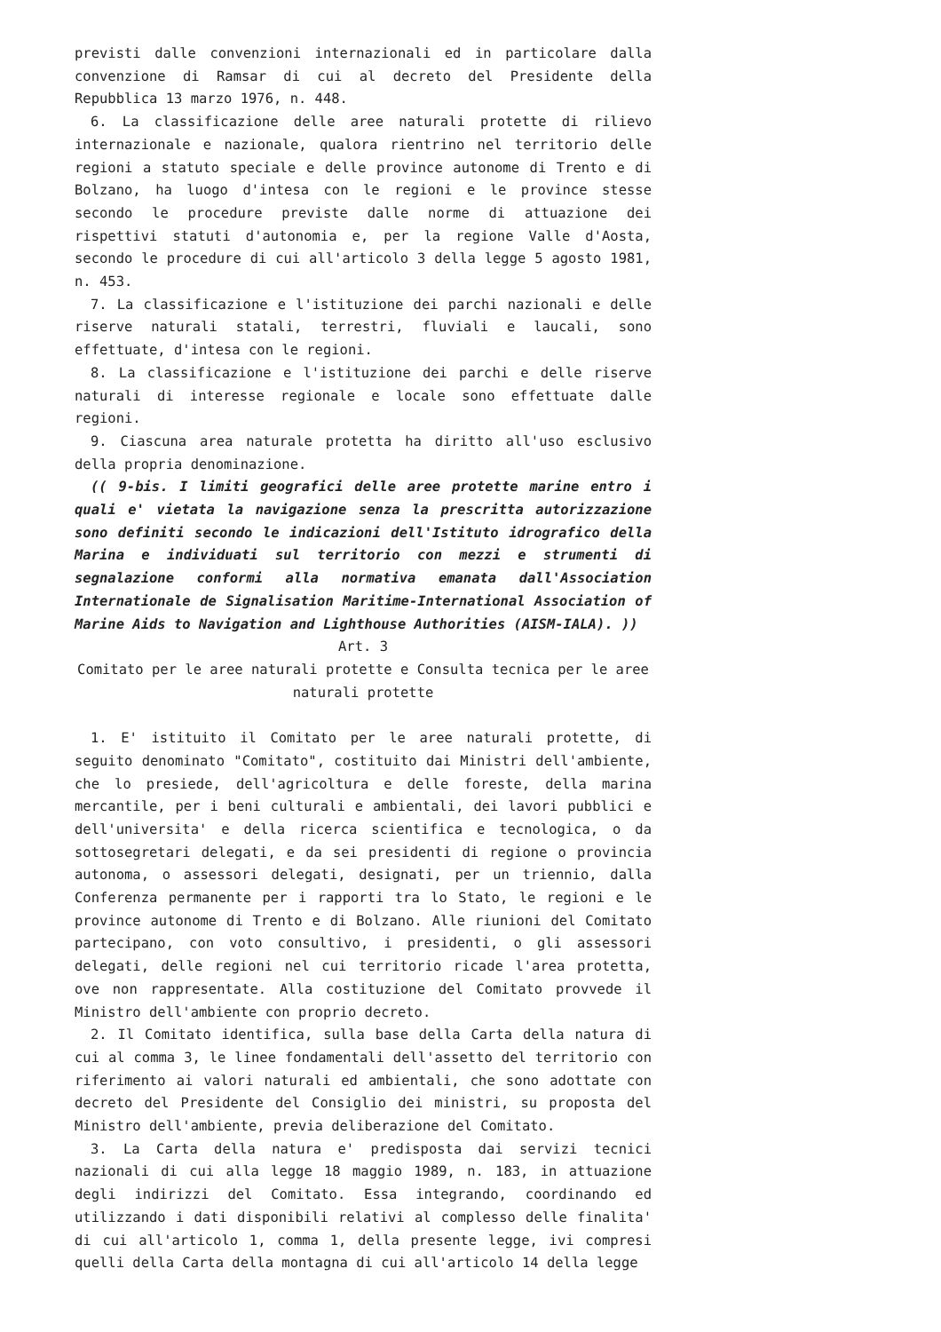previsti dalle convenzioni internazionali ed in particolare dalla convenzione di Ramsar di cui al decreto del Presidente della Repubblica 13 marzo 1976, n. 448.
6. La classificazione delle aree naturali protette di rilievo internazionale e nazionale, qualora rientrino nel territorio delle regioni a statuto speciale e delle province autonome di Trento e di Bolzano, ha luogo d'intesa con le regioni e le province stesse secondo le procedure previste dalle norme di attuazione dei rispettivi statuti d'autonomia e, per la regione Valle d'Aosta, secondo le procedure di cui all'articolo 3 della legge 5 agosto 1981, n. 453.
7. La classificazione e l'istituzione dei parchi nazionali e delle riserve naturali statali, terrestri, fluviali e laucali, sono effettuate, d'intesa con le regioni.
8. La classificazione e l'istituzione dei parchi e delle riserve naturali di interesse regionale e locale sono effettuate dalle regioni.
9. Ciascuna area naturale protetta ha diritto all'uso esclusivo della propria denominazione.
(( 9-bis. I limiti geografici delle aree protette marine entro i quali e' vietata la navigazione senza la prescritta autorizzazione sono definiti secondo le indicazioni dell'Istituto idrografico della Marina e individuati sul territorio con mezzi e strumenti di segnalazione conformi alla normativa emanata dall'Association Internationale de Signalisation Maritime-International Association of Marine Aids to Navigation and Lighthouse Authorities (AISM-IALA). ))
Art. 3
Comitato per le aree naturali protette e Consulta tecnica per le aree naturali protette
1. E' istituito il Comitato per le aree naturali protette, di seguito denominato "Comitato", costituito dai Ministri dell'ambiente, che lo presiede, dell'agricoltura e delle foreste, della marina mercantile, per i beni culturali e ambientali, dei lavori pubblici e dell'universita' e della ricerca scientifica e tecnologica, o da sottosegretari delegati, e da sei presidenti di regione o provincia autonoma, o assessori delegati, designati, per un triennio, dalla Conferenza permanente per i rapporti tra lo Stato, le regioni e le province autonome di Trento e di Bolzano. Alle riunioni del Comitato partecipano, con voto consultivo, i presidenti, o gli assessori delegati, delle regioni nel cui territorio ricade l'area protetta, ove non rappresentate. Alla costituzione del Comitato provvede il Ministro dell'ambiente con proprio decreto.
2. Il Comitato identifica, sulla base della Carta della natura di cui al comma 3, le linee fondamentali dell'assetto del territorio con riferimento ai valori naturali ed ambientali, che sono adottate con decreto del Presidente del Consiglio dei ministri, su proposta del Ministro dell'ambiente, previa deliberazione del Comitato.
3. La Carta della natura e' predisposta dai servizi tecnici nazionali di cui alla legge 18 maggio 1989, n. 183, in attuazione degli indirizzi del Comitato. Essa integrando, coordinando ed utilizzando i dati disponibili relativi al complesso delle finalita' di cui all'articolo 1, comma 1, della presente legge, ivi compresi quelli della Carta della montagna di cui all'articolo 14 della legge